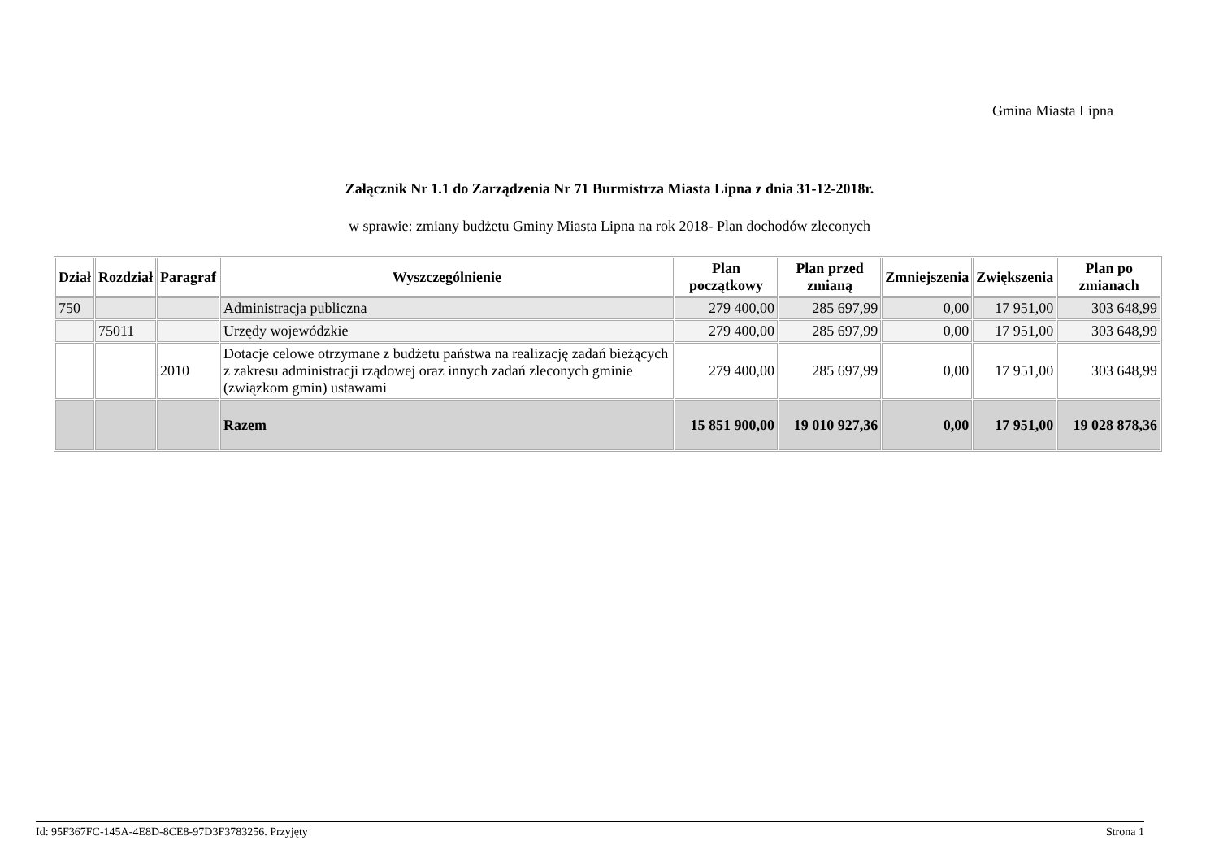Gmina Miasta Lipna
Załącznik Nr 1.1 do Zarządzenia Nr 71 Burmistrza Miasta Lipna z dnia 31-12-2018r.
w sprawie: zmiany budżetu Gminy Miasta Lipna na rok 2018- Plan dochodów zleconych
| Dział | Rozdział | Paragraf | Wyszczególnienie | Plan początkowy | Plan przed zmianą | Zmniejszenia | Zwiększenia | Plan po zmianach |
| --- | --- | --- | --- | --- | --- | --- | --- | --- |
| 750 | | | Administracja publiczna | 279 400,00 | 285 697,99 | 0,00 | 17 951,00 | 303 648,99 |
| | 75011 | | Urzędy wojewódzkie | 279 400,00 | 285 697,99 | 0,00 | 17 951,00 | 303 648,99 |
| | | 2010 | Dotacje celowe otrzymane z budżetu państwa na realizację zadań bieżących z zakresu administracji rządowej oraz innych zadań zleconych gminie (związkom gmin) ustawami | 279 400,00 | 285 697,99 | 0,00 | 17 951,00 | 303 648,99 |
| | | | Razem | 15 851 900,00 | 19 010 927,36 | 0,00 | 17 951,00 | 19 028 878,36 |
Id: 95F367FC-145A-4E8D-8CE8-97D3F3783256. Przyjęty Strona 1